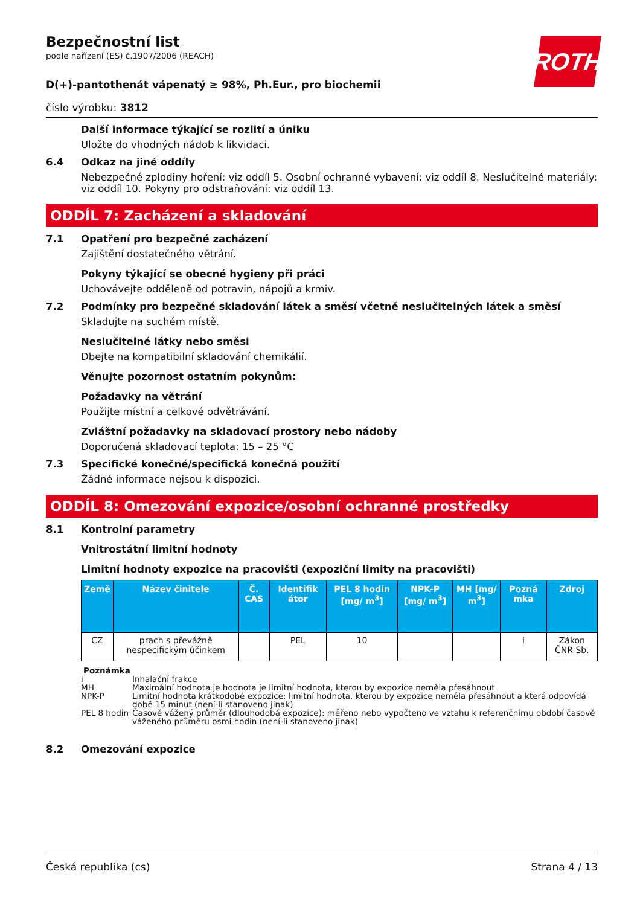ROTH
Bezpečnostní list
podle nařízení (ES) č.1907/2006 (REACH)
D(+)-pantothenát vápenatý ≥ 98%, Ph.Eur., pro biochemii
číslo výrobku: 3812
Další informace týkající se rozlití a úniku
Uložte do vhodných nádob k likvidaci.
6.4 Odkaz na jiné oddíly
Nebezpečné zplodiny hoření: viz oddíl 5. Osobní ochranné vybavení: viz oddíl 8. Neslučitelné materiály: viz oddíl 10. Pokyny pro odstraňování: viz oddíl 13.
ODDÍL 7: Zacházení a skladování
7.1 Opatření pro bezpečné zacházení
Zajištění dostatečného větrání.
Pokyny týkající se obecné hygieny při práci
Uchovávejte odděleně od potravin, nápojů a krmiv.
7.2 Podmínky pro bezpečné skladování látek a směsí včetně neslučitelných látek a směsí
Skladujte na suchém místě.
Neslučitelné látky nebo směsi
Dbejte na kompatibilní skladování chemikálií.
Věnujte pozornost ostatním pokynům:
Požadavky na větrání
Použijte místní a celkové odvětrávání.
Zvláštní požadavky na skladovací prostory nebo nádoby
Doporučená skladovací teplota: 15 – 25 °C
7.3 Specifické konečné/specifická konečná použití
Žádné informace nejsou k dispozici.
ODDÍL 8: Omezování expozice/osobní ochranné prostředky
8.1 Kontrolní parametry
Vnitrostátní limitní hodnoty
Limitní hodnoty expozice na pracovišti (expoziční limity na pracovišti)
| Země | Název činitele | Č. CAS | Identifik átor | PEL 8 hodin [mg/ m<sup>3</sup>] | NPK-P [mg/ m<sup>3</sup>] | MH [mg/ m<sup>3</sup>] | Pozná mka | Zdroj |
| --- | --- | --- | --- | --- | --- | --- | --- | --- |
| CZ | prach s převážně nespecifickým účinkem | | PEL | 10 | | | i | Zákon ČNR Sb. |
Poznámka
i Inhalační frakce
MH Maximální hodnota je hodnota je limitní hodnota, kterou by expozice neměla přesáhnout
NPK-P Limitní hodnota krátkodobé expozice: limitní hodnota, kterou by expozice neměla přesáhnout a která odpovídá době 15 minut (není-li stanoveno jinak)
PEL 8 hodin Časově vážený průměr (dlouhodobá expozice): měřeno nebo vypočteno ve vztahu k referenčnímu období časově váženého průměru osmi hodin (není-li stanoveno jinak)
8.2 Omezování expozice
Česká republika (cs) Strana 4 / 13